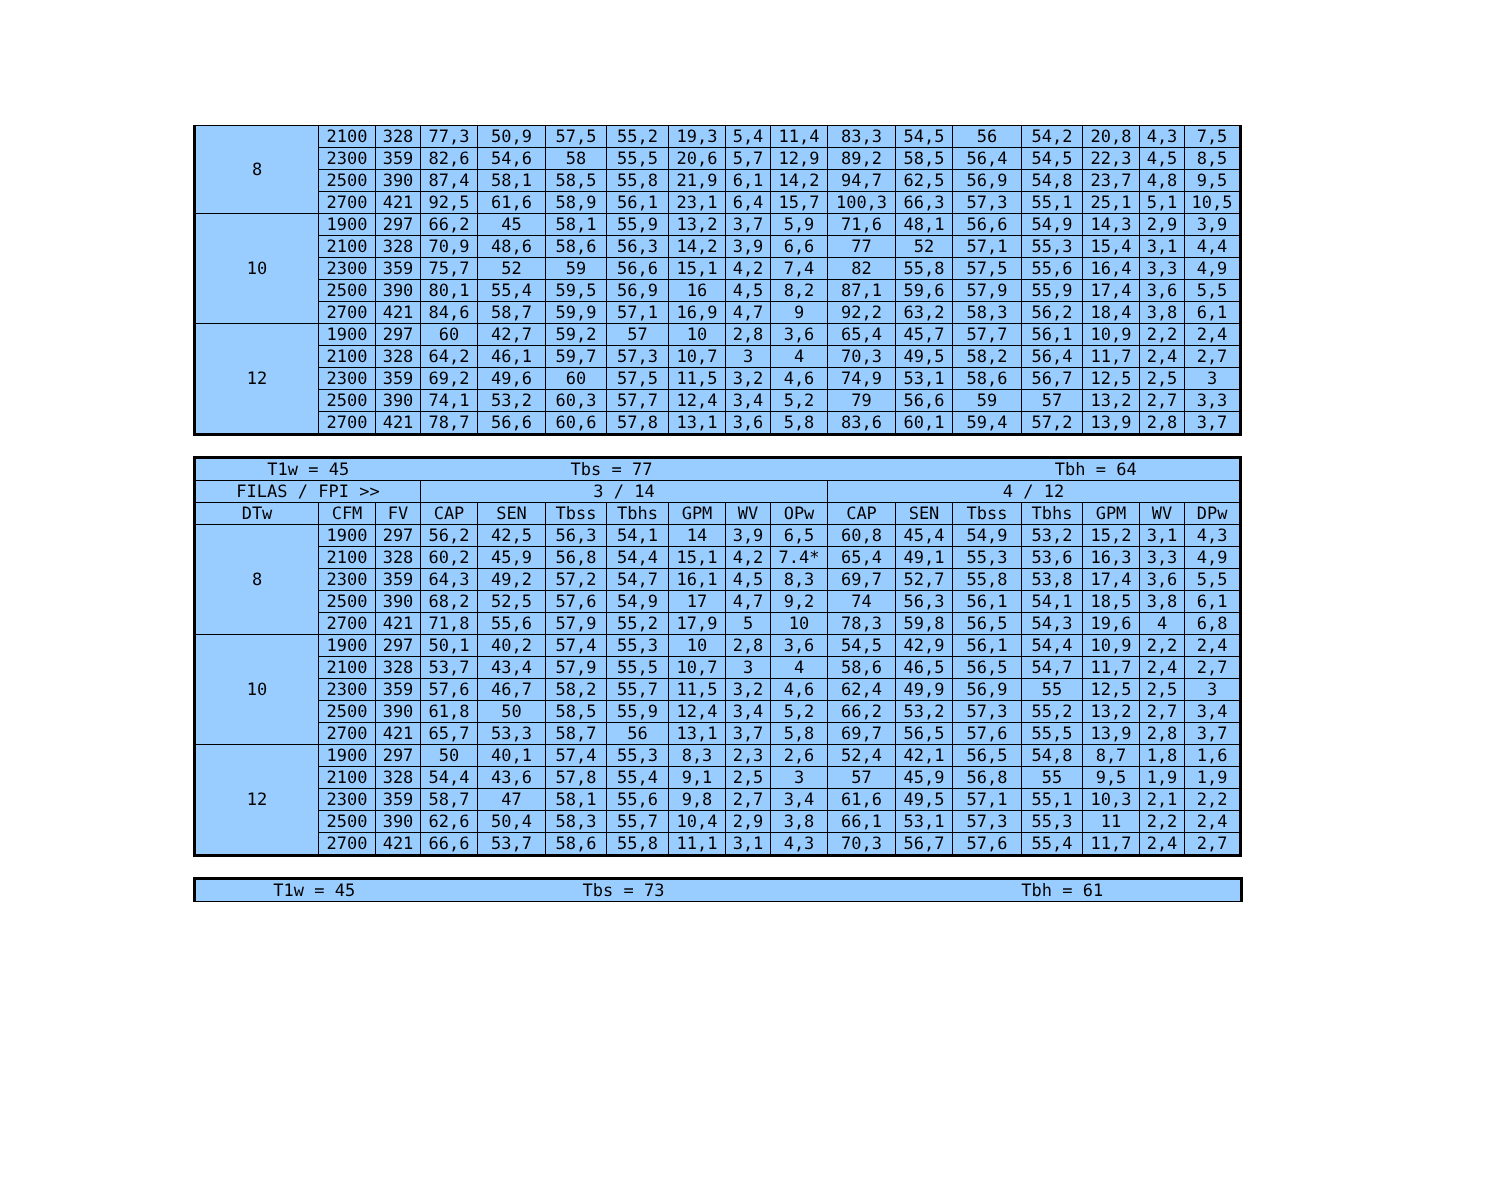| 8 | 2100 | 328 | 77,3 | 50,9 | 57,5 | 55,2 | 19,3 | 5,4 | 11,4 | 83,3 | 54,5 | 56 | 54,2 | 20,8 | 4,3 | 7,5 |
| | 2300 | 359 | 82,6 | 54,6 | 58 | 55,5 | 20,6 | 5,7 | 12,9 | 89,2 | 58,5 | 56,4 | 54,5 | 22,3 | 4,5 | 8,5 |
| | 2500 | 390 | 87,4 | 58,1 | 58,5 | 55,8 | 21,9 | 6,1 | 14,2 | 94,7 | 62,5 | 56,9 | 54,8 | 23,7 | 4,8 | 9,5 |
| | 2700 | 421 | 92,5 | 61,6 | 58,9 | 56,1 | 23,1 | 6,4 | 15,7 | 100,3 | 66,3 | 57,3 | 55,1 | 25,1 | 5,1 | 10,5 |
| 10 | 1900 | 297 | 66,2 | 45 | 58,1 | 55,9 | 13,2 | 3,7 | 5,9 | 71,6 | 48,1 | 56,6 | 54,9 | 14,3 | 2,9 | 3,9 |
| | 2100 | 328 | 70,9 | 48,6 | 58,6 | 56,3 | 14,2 | 3,9 | 6,6 | 77 | 52 | 57,1 | 55,3 | 15,4 | 3,1 | 4,4 |
| | 2300 | 359 | 75,7 | 52 | 59 | 56,6 | 15,1 | 4,2 | 7,4 | 82 | 55,8 | 57,5 | 55,6 | 16,4 | 3,3 | 4,9 |
| | 2500 | 390 | 80,1 | 55,4 | 59,5 | 56,9 | 16 | 4,5 | 8,2 | 87,1 | 59,6 | 57,9 | 55,9 | 17,4 | 3,6 | 5,5 |
| | 2700 | 421 | 84,6 | 58,7 | 59,9 | 57,1 | 16,9 | 4,7 | 9 | 92,2 | 63,2 | 58,3 | 56,2 | 18,4 | 3,8 | 6,1 |
| 12 | 1900 | 297 | 60 | 42,7 | 59,2 | 57 | 10 | 2,8 | 3,6 | 65,4 | 45,7 | 57,7 | 56,1 | 10,9 | 2,2 | 2,4 |
| | 2100 | 328 | 64,2 | 46,1 | 59,7 | 57,3 | 10,7 | 3 | 4 | 70,3 | 49,5 | 58,2 | 56,4 | 11,7 | 2,4 | 2,7 |
| | 2300 | 359 | 69,2 | 49,6 | 60 | 57,5 | 11,5 | 3,2 | 4,6 | 74,9 | 53,1 | 58,6 | 56,7 | 12,5 | 2,5 | 3 |
| | 2500 | 390 | 74,1 | 53,2 | 60,3 | 57,7 | 12,4 | 3,4 | 5,2 | 79 | 56,6 | 59 | 57 | 13,2 | 2,7 | 3,3 |
| | 2700 | 421 | 78,7 | 56,6 | 60,6 | 57,8 | 13,1 | 3,6 | 5,8 | 83,6 | 60,1 | 59,4 | 57,2 | 13,9 | 2,8 | 3,7 |
| T1w = 45 | | | Tbs = 77 | | | | | | | | | Tbh = 64 | | | | |
| FILAS / FPI >> | | | 3 / 14 | | | | | | | 4 / 12 | | | | | | |
| DTw | CFM | FV | CAP | SEN | Tbss | Tbhs | GPM | WV | OPw | CAP | SEN | Tbss | Tbhs | GPM | WV | DPw |
| 8 | 1900 | 297 | 56,2 | 42,5 | 56,3 | 54,1 | 14 | 3,9 | 6,5 | 60,8 | 45,4 | 54,9 | 53,2 | 15,2 | 3,1 | 4,3 |
| | 2100 | 328 | 60,2 | 45,9 | 56,8 | 54,4 | 15,1 | 4,2 | 7.4* | 65,4 | 49,1 | 55,3 | 53,6 | 16,3 | 3,3 | 4,9 |
| | 2300 | 359 | 64,3 | 49,2 | 57,2 | 54,7 | 16,1 | 4,5 | 8,3 | 69,7 | 52,7 | 55,8 | 53,8 | 17,4 | 3,6 | 5,5 |
| | 2500 | 390 | 68,2 | 52,5 | 57,6 | 54,9 | 17 | 4,7 | 9,2 | 74 | 56,3 | 56,1 | 54,1 | 18,5 | 3,8 | 6,1 |
| | 2700 | 421 | 71,8 | 55,6 | 57,9 | 55,2 | 17,9 | 5 | 10 | 78,3 | 59,8 | 56,5 | 54,3 | 19,6 | 4 | 6,8 |
| 10 | 1900 | 297 | 50,1 | 40,2 | 57,4 | 55,3 | 10 | 2,8 | 3,6 | 54,5 | 42,9 | 56,1 | 54,4 | 10,9 | 2,2 | 2,4 |
| | 2100 | 328 | 53,7 | 43,4 | 57,9 | 55,5 | 10,7 | 3 | 4 | 58,6 | 46,5 | 56,5 | 54,7 | 11,7 | 2,4 | 2,7 |
| | 2300 | 359 | 57,6 | 46,7 | 58,2 | 55,7 | 11,5 | 3,2 | 4,6 | 62,4 | 49,9 | 56,9 | 55 | 12,5 | 2,5 | 3 |
| | 2500 | 390 | 61,8 | 50 | 58,5 | 55,9 | 12,4 | 3,4 | 5,2 | 66,2 | 53,2 | 57,3 | 55,2 | 13,2 | 2,7 | 3,4 |
| | 2700 | 421 | 65,7 | 53,3 | 58,7 | 56 | 13,1 | 3,7 | 5,8 | 69,7 | 56,5 | 57,6 | 55,5 | 13,9 | 2,8 | 3,7 |
| 12 | 1900 | 297 | 50 | 40,1 | 57,4 | 55,3 | 8,3 | 2,3 | 2,6 | 52,4 | 42,1 | 56,5 | 54,8 | 8,7 | 1,8 | 1,6 |
| | 2100 | 328 | 54,4 | 43,6 | 57,8 | 55,4 | 9,1 | 2,5 | 3 | 57 | 45,9 | 56,8 | 55 | 9,5 | 1,9 | 1,9 |
| | 2300 | 359 | 58,7 | 47 | 58,1 | 55,6 | 9,8 | 2,7 | 3,4 | 61,6 | 49,5 | 57,1 | 55,1 | 10,3 | 2,1 | 2,2 |
| | 2500 | 390 | 62,6 | 50,4 | 58,3 | 55,7 | 10,4 | 2,9 | 3,8 | 66,1 | 53,1 | 57,3 | 55,3 | 11 | 2,2 | 2,4 |
| | 2700 | 421 | 66,6 | 53,7 | 58,6 | 55,8 | 11,1 | 3,1 | 4,3 | 70,3 | 56,7 | 57,6 | 55,4 | 11,7 | 2,4 | 2,7 |
| T1w = 45 | Tbs = 73 | Tbh = 61 |